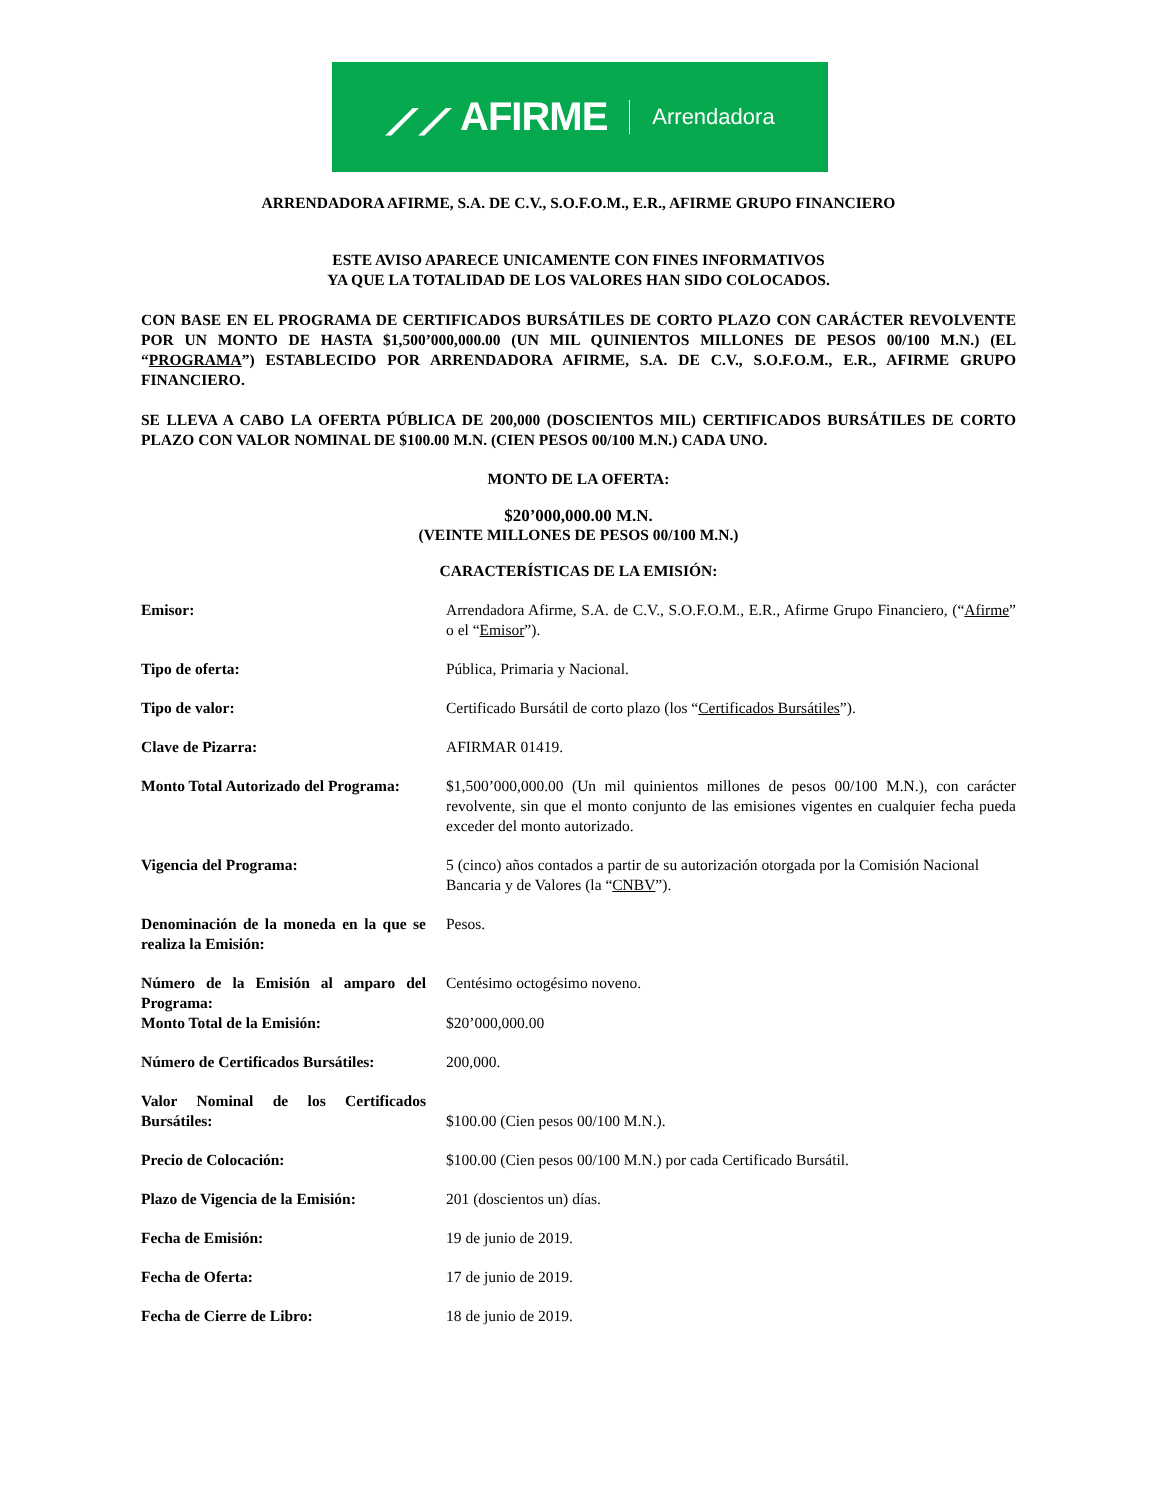⟋⟋ AFIRME Arrendadora
ARRENDADORA AFIRME, S.A. DE C.V., S.O.F.O.M., E.R., AFIRME GRUPO FINANCIERO
ESTE AVISO APARECE UNICAMENTE CON FINES INFORMATIVOS
YA QUE LA TOTALIDAD DE LOS VALORES HAN SIDO COLOCADOS.
CON BASE EN EL PROGRAMA DE CERTIFICADOS BURSÁTILES DE CORTO PLAZO CON CARÁCTER REVOLVENTE POR UN MONTO DE HASTA $1,500’000,000.00 (UN MIL QUINIENTOS MILLONES DE PESOS 00/100 M.N.) (EL “PROGRAMA”) ESTABLECIDO POR ARRENDADORA AFIRME, S.A. DE C.V., S.O.F.O.M., E.R., AFIRME GRUPO FINANCIERO.
SE LLEVA A CABO LA OFERTA PÚBLICA DE 200,000 (DOSCIENTOS MIL) CERTIFICADOS BURSÁTILES DE CORTO PLAZO CON VALOR NOMINAL DE $100.00 M.N. (CIEN PESOS 00/100 M.N.) CADA UNO.
MONTO DE LA OFERTA:
$20’000,000.00 M.N.
(VEINTE MILLONES DE PESOS 00/100 M.N.)
CARACTERÍSTICAS DE LA EMISIÓN:
| Emisor: | Arrendadora Afirme, S.A. de C.V., S.O.F.O.M., E.R., Afirme Grupo Financiero, (“ Afirme ” o el “ Emisor ”). |
| Tipo de oferta: | Pública, Primaria y Nacional. |
| Tipo de valor: | Certificado Bursátil de corto plazo (los “ Certificados Bursátiles ”). |
| Clave de Pizarra: | AFIRMAR 01419. |
| Monto Total Autorizado del Programa: | $1,500’000,000.00 (Un mil quinientos millones de pesos 00/100 M.N.), con carácter revolvente, sin que el monto conjunto de las emisiones vigentes en cualquier fecha pueda exceder del monto autorizado. |
| Vigencia del Programa: | 5 (cinco) años contados a partir de su autorización otorgada por la Comisión Nacional Bancaria y de Valores (la “ CNBV ”). |
| Denominación de la moneda en la que se realiza la Emisión: | Pesos. |
| Número de la Emisión al amparo del Programa: | Centésimo octogésimo noveno. |
| Monto Total de la Emisión: | $20’000,000.00 |
| Número de Certificados Bursátiles: | 200,000. |
| Valor Nominal de los Certificados Bursátiles: | $100.00 (Cien pesos 00/100 M.N.). |
| Precio de Colocación: | $100.00 (Cien pesos 00/100 M.N.) por cada Certificado Bursátil. |
| Plazo de Vigencia de la Emisión: | 201 (doscientos un) días. |
| Fecha de Emisión: | 19 de junio de 2019. |
| Fecha de Oferta: | 17 de junio de 2019. |
| Fecha de Cierre de Libro: | 18 de junio de 2019. |